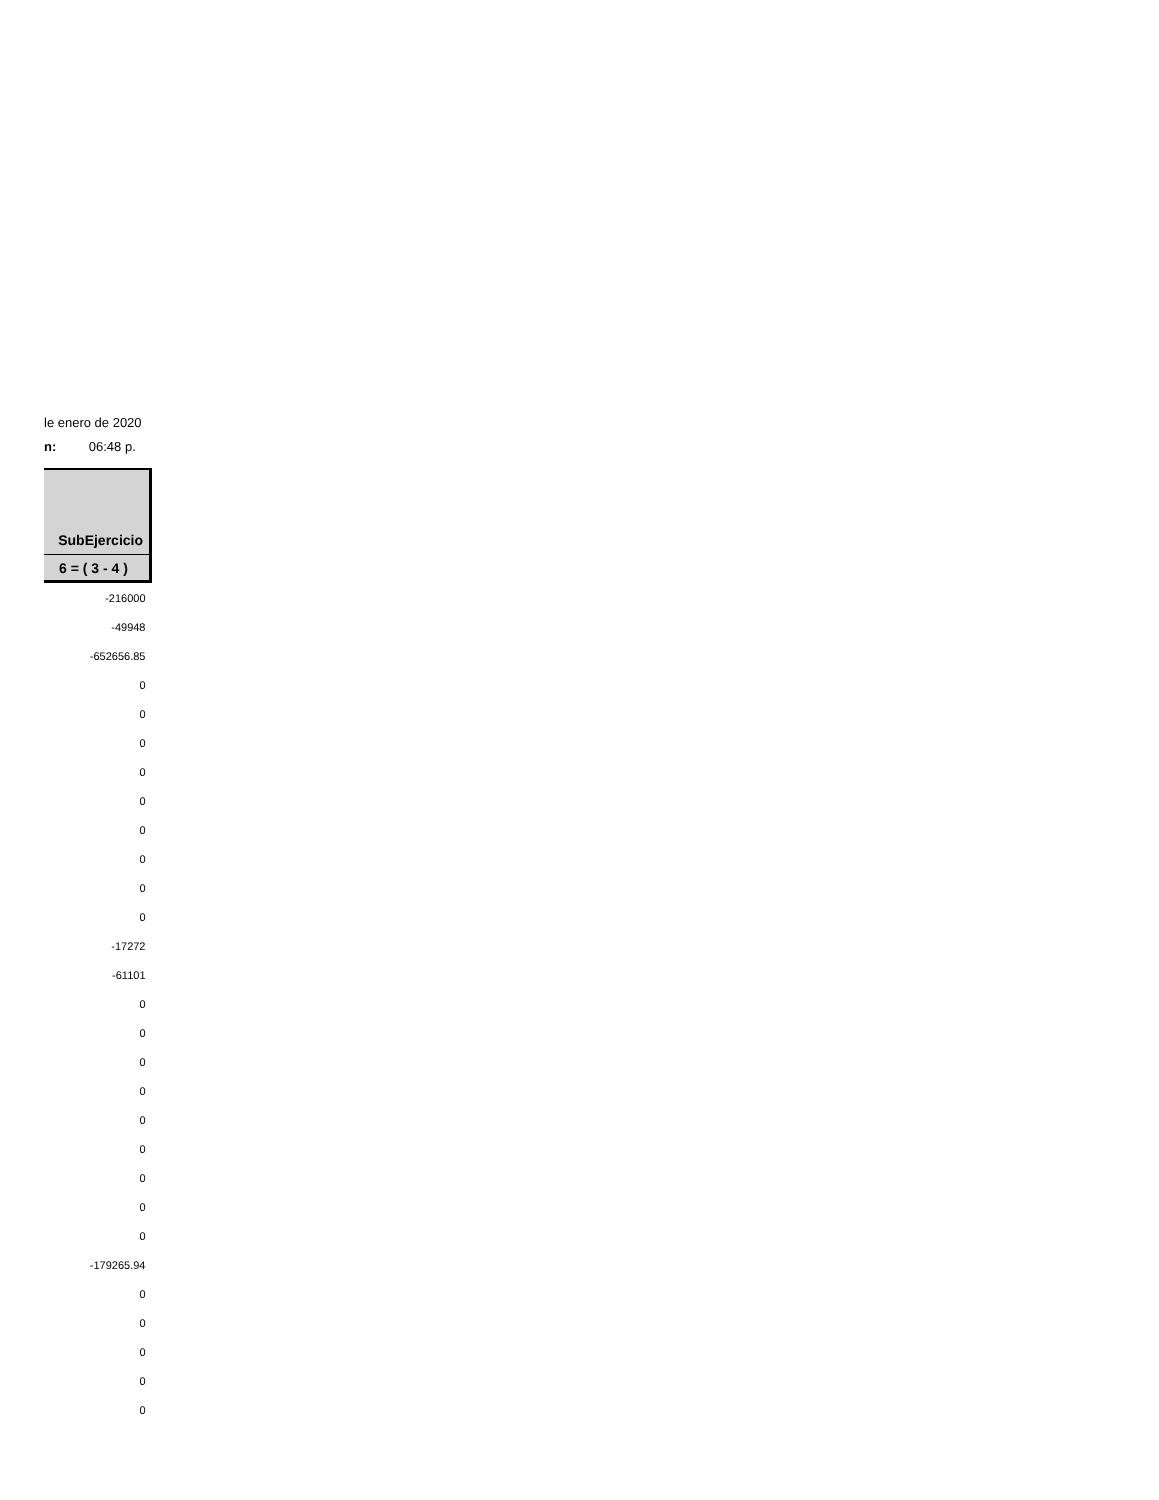le enero de 2020
n: 06:48 p.
| SubEjercicio |
| --- |
| 6 = ( 3 - 4 ) |
| -216000 |
| -49948 |
| -652656.85 |
| 0 |
| 0 |
| 0 |
| 0 |
| 0 |
| 0 |
| 0 |
| 0 |
| 0 |
| -17272 |
| -61101 |
| 0 |
| 0 |
| 0 |
| 0 |
| 0 |
| 0 |
| 0 |
| 0 |
| 0 |
| -179265.94 |
| 0 |
| 0 |
| 0 |
| 0 |
| 0 |